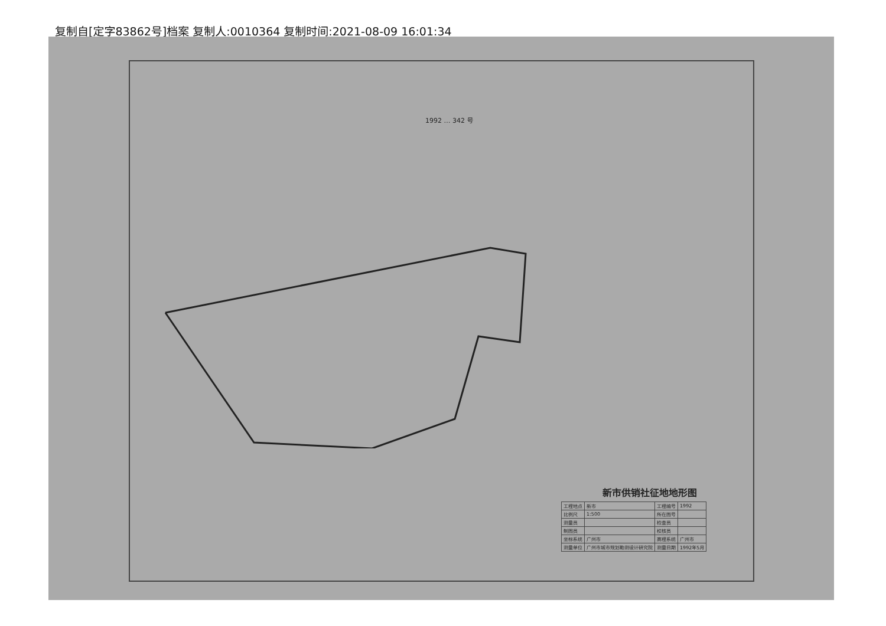复制自[定字83862号]档案 复制人:0010364 复制时间:2021-08-09 16:01:34
1992 … 342 号
新市供销社征地地形图
| 工程地点 | 新市 | 工程编号 | 1992 |
| 比例尺 | 1:500 | 所在图号 | |
| 测量员 | | 检查员 | |
| 制图员 | | 校核员 | |
| 坐标系统 | 广州市 | 高程系统 | 广州市 |
| 测量单位 | 广州市城市规划勘测设计研究院 | 测量日期 | 1992年5月 |